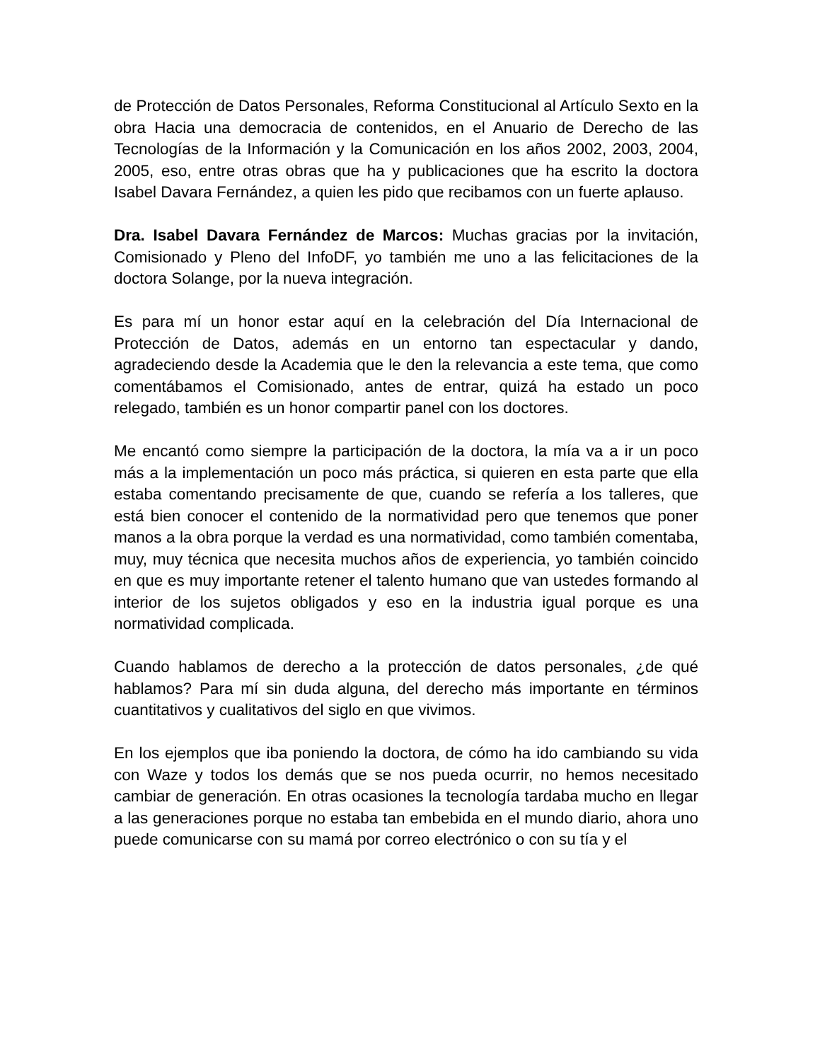de Protección de Datos Personales, Reforma Constitucional al Artículo Sexto en la obra Hacia una democracia de contenidos, en el Anuario de Derecho de las Tecnologías de la Información y la Comunicación en los años 2002, 2003, 2004, 2005, eso, entre otras obras que ha y publicaciones que ha escrito la doctora Isabel Davara Fernández, a quien les pido que recibamos con un fuerte aplauso.
Dra. Isabel Davara Fernández de Marcos: Muchas gracias por la invitación, Comisionado y Pleno del InfoDF, yo también me uno a las felicitaciones de la doctora Solange, por la nueva integración.
Es para mí un honor estar aquí en la celebración del Día Internacional de Protección de Datos, además en un entorno tan espectacular y dando, agradeciendo desde la Academia que le den la relevancia a este tema, que como comentábamos el Comisionado, antes de entrar, quizá ha estado un poco relegado, también es un honor compartir panel con los doctores.
Me encantó como siempre la participación de la doctora, la mía va a ir un poco más a la implementación un poco más práctica, si quieren en esta parte que ella estaba comentando precisamente de que, cuando se refería a los talleres, que está bien conocer el contenido de la normatividad pero que tenemos que poner manos a la obra porque la verdad es una normatividad, como también comentaba, muy, muy técnica que necesita muchos años de experiencia, yo también coincido en que es muy importante retener el talento humano que van ustedes formando al interior de los sujetos obligados y eso en la industria igual porque es una normatividad complicada.
Cuando hablamos de derecho a la protección de datos personales, ¿de qué hablamos? Para mí sin duda alguna, del derecho más importante en términos cuantitativos y cualitativos del siglo en que vivimos.
En los ejemplos que iba poniendo la doctora, de cómo ha ido cambiando su vida con Waze y todos los demás que se nos pueda ocurrir, no hemos necesitado cambiar de generación. En otras ocasiones la tecnología tardaba mucho en llegar a las generaciones porque no estaba tan embebida en el mundo diario, ahora uno puede comunicarse con su mamá por correo electrónico o con su tía y el